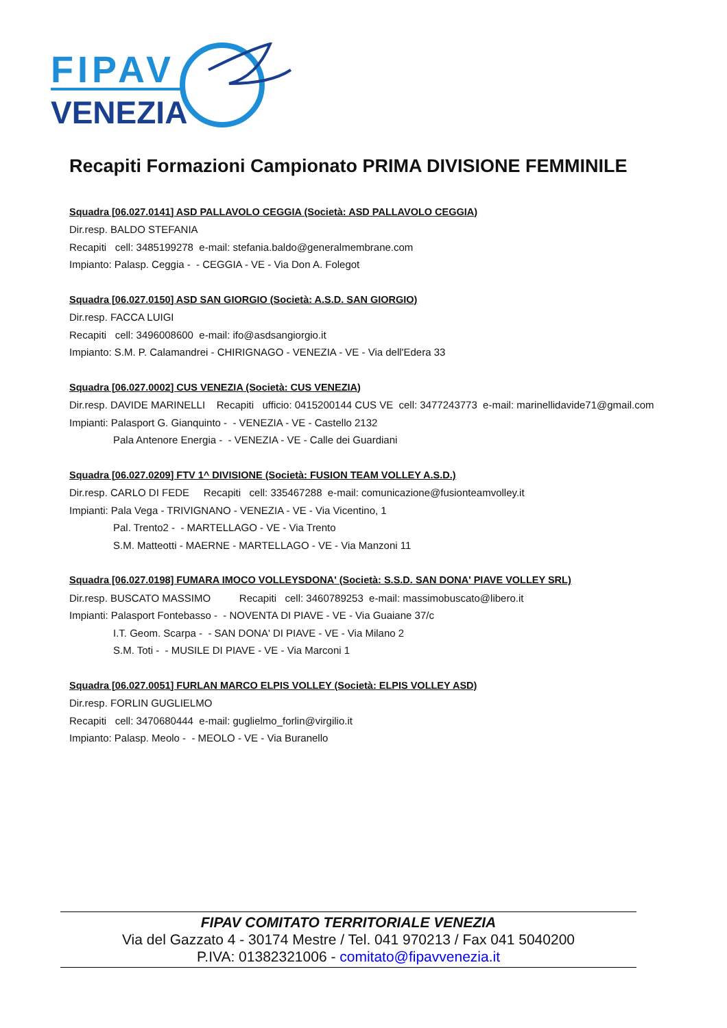FIPAV
VENEZIA
Recapiti Formazioni Campionato PRIMA DIVISIONE FEMMINILE
Squadra [06.027.0141] ASD PALLAVOLO CEGGIA (Società: ASD PALLAVOLO CEGGIA)
Dir.resp. BALDO STEFANIA
Recapiti cell: 3485199278 e-mail: stefania.baldo@generalmembrane.com
Impianto: Palasp. Ceggia - - CEGGIA - VE - Via Don A. Folegot
Squadra [06.027.0150] ASD SAN GIORGIO (Società: A.S.D. SAN GIORGIO)
Dir.resp. FACCA LUIGI
Recapiti cell: 3496008600 e-mail: ifo@asdsangiorgio.it
Impianto: S.M. P. Calamandrei - CHIRIGNAGO - VENEZIA - VE - Via dell'Edera 33
Squadra [06.027.0002] CUS VENEZIA (Società: CUS VENEZIA)
Dir.resp. DAVIDE MARINELLI Recapiti ufficio: 0415200144 CUS VE cell: 3477243773 e-mail: marinellidavide71@gmail.com
Impianti: Palasport G. Gianquinto - - VENEZIA - VE - Castello 2132
Pala Antenore Energia - - VENEZIA - VE - Calle dei Guardiani
Squadra [06.027.0209] FTV 1^ DIVISIONE (Società: FUSION TEAM VOLLEY A.S.D.)
Dir.resp. CARLO DI FEDE Recapiti cell: 335467288 e-mail: comunicazione@fusionteamvolley.it
Impianti: Pala Vega - TRIVIGNANO - VENEZIA - VE - Via Vicentino, 1
Pal. Trento2 - - MARTELLAGO - VE - Via Trento
S.M. Matteotti - MAERNE - MARTELLAGO - VE - Via Manzoni 11
Squadra [06.027.0198] FUMARA IMOCO VOLLEYSDONA' (Società: S.S.D. SAN DONA' PIAVE VOLLEY SRL)
Dir.resp. BUSCATO MASSIMO Recapiti cell: 3460789253 e-mail: massimobuscato@libero.it
Impianti: Palasport Fontebasso - - NOVENTA DI PIAVE - VE - Via Guaiane 37/c
I.T. Geom. Scarpa - - SAN DONA' DI PIAVE - VE - Via Milano 2
S.M. Toti - - MUSILE DI PIAVE - VE - Via Marconi 1
Squadra [06.027.0051] FURLAN MARCO ELPIS VOLLEY (Società: ELPIS VOLLEY ASD)
Dir.resp. FORLIN GUGLIELMO
Recapiti cell: 3470680444 e-mail: guglielmo_forlin@virgilio.it
Impianto: Palasp. Meolo - - MEOLO - VE - Via Buranello
FIPAV COMITATO TERRITORIALE VENEZIA
Via del Gazzato 4 - 30174 Mestre / Tel. 041 970213 / Fax 041 5040200
P.IVA: 01382321006 - comitato@fipavvenezia.it